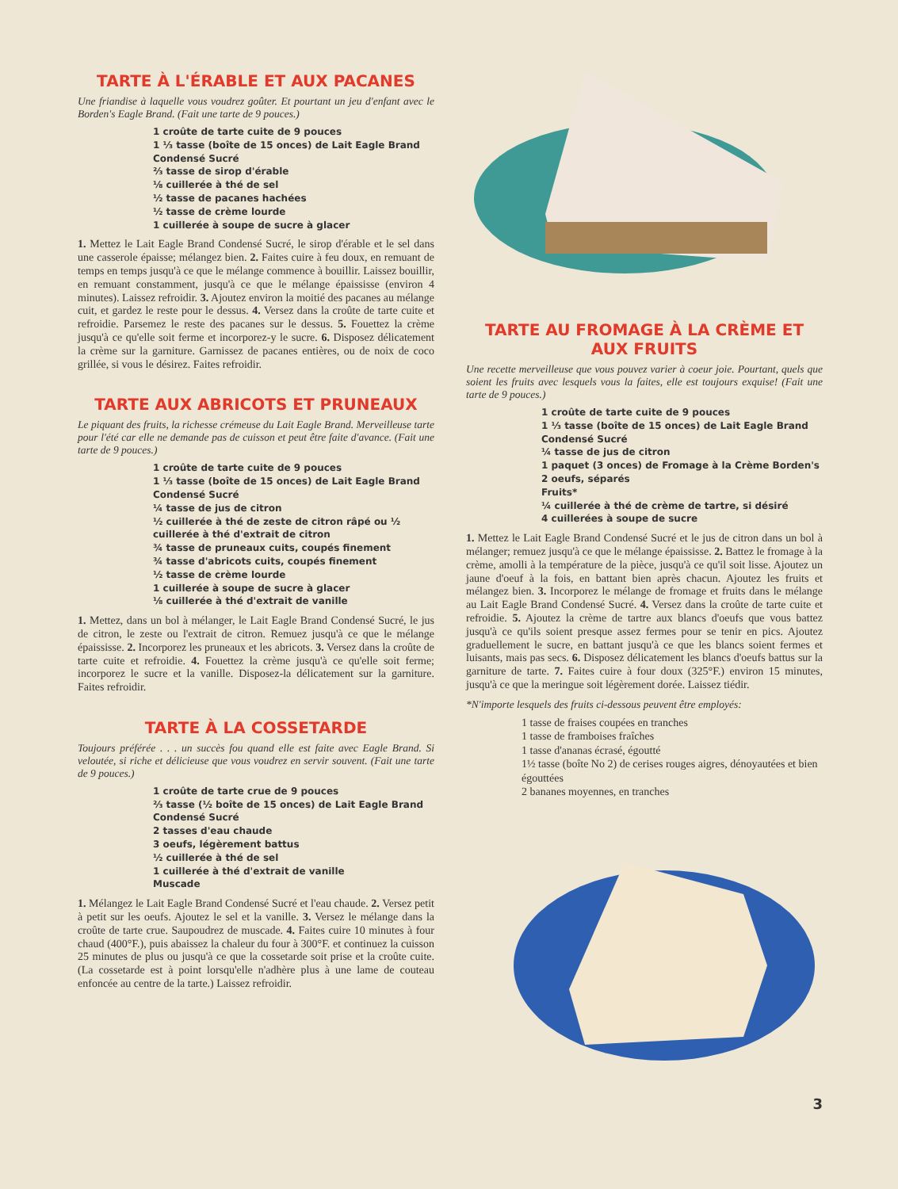TARTE À L'ÉRABLE ET AUX PACANES
Une friandise à laquelle vous voudrez goûter. Et pourtant un jeu d'enfant avec le Borden's Eagle Brand. (Fait une tarte de 9 pouces.)
1 croûte de tarte cuite de 9 pouces
1 ⅓ tasse (boîte de 15 onces) de Lait Eagle Brand Condensé Sucré
⅔ tasse de sirop d'érable
⅛ cuillerée à thé de sel
½ tasse de pacanes hachées
½ tasse de crème lourde
1 cuillerée à soupe de sucre à glacer
1. Mettez le Lait Eagle Brand Condensé Sucré, le sirop d'érable et le sel dans une casserole épaisse; mélangez bien. 2. Faites cuire à feu doux, en remuant de temps en temps jusqu'à ce que le mélange commence à bouillir. Laissez bouillir, en remuant constamment, jusqu'à ce que le mélange épaississe (environ 4 minutes). Laissez refroidir. 3. Ajoutez environ la moitié des pacanes au mélange cuit, et gardez le reste pour le dessus. 4. Versez dans la croûte de tarte cuite et refroidie. Parsemez le reste des pacanes sur le dessus. 5. Fouettez la crème jusqu'à ce qu'elle soit ferme et incorporez-y le sucre. 6. Disposez délicatement la crème sur la garniture. Garnissez de pacanes entières, ou de noix de coco grillée, si vous le désirez. Faites refroidir.
TARTE AUX ABRICOTS ET PRUNEAUX
Le piquant des fruits, la richesse crémeuse du Lait Eagle Brand. Merveilleuse tarte pour l'été car elle ne demande pas de cuisson et peut être faite d'avance. (Fait une tarte de 9 pouces.)
1 croûte de tarte cuite de 9 pouces
1 ⅓ tasse (boîte de 15 onces) de Lait Eagle Brand Condensé Sucré
¼ tasse de jus de citron
½ cuillerée à thé de zeste de citron râpé ou ½ cuillerée à thé d'extrait de citron
¾ tasse de pruneaux cuits, coupés finement
¾ tasse d'abricots cuits, coupés finement
½ tasse de crème lourde
1 cuillerée à soupe de sucre à glacer
⅛ cuillerée à thé d'extrait de vanille
1. Mettez, dans un bol à mélanger, le Lait Eagle Brand Condensé Sucré, le jus de citron, le zeste ou l'extrait de citron. Remuez jusqu'à ce que le mélange épaississe. 2. Incorporez les pruneaux et les abricots. 3. Versez dans la croûte de tarte cuite et refroidie. 4. Fouettez la crème jusqu'à ce qu'elle soit ferme; incorporez le sucre et la vanille. Disposez-la délicatement sur la garniture. Faites refroidir.
TARTE À LA COSSETARDE
Toujours préférée . . . un succès fou quand elle est faite avec Eagle Brand. Si veloutée, si riche et délicieuse que vous voudrez en servir souvent. (Fait une tarte de 9 pouces.)
1 croûte de tarte crue de 9 pouces
⅔ tasse (½ boîte de 15 onces) de Lait Eagle Brand Condensé Sucré
2 tasses d'eau chaude
3 oeufs, légèrement battus
½ cuillerée à thé de sel
1 cuillerée à thé d'extrait de vanille
Muscade
1. Mélangez le Lait Eagle Brand Condensé Sucré et l'eau chaude. 2. Versez petit à petit sur les oeufs. Ajoutez le sel et la vanille. 3. Versez le mélange dans la croûte de tarte crue. Saupoudrez de muscade. 4. Faites cuire 10 minutes à four chaud (400°F.), puis abaissez la chaleur du four à 300°F. et continuez la cuisson 25 minutes de plus ou jusqu'à ce que la cossetarde soit prise et la croûte cuite. (La cossetarde est à point lorsqu'elle n'adhère plus à une lame de couteau enfoncée au centre de la tarte.) Laissez refroidir.
TARTE AU FROMAGE À LA CRÈME ET AUX FRUITS
Une recette merveilleuse que vous pouvez varier à coeur joie. Pourtant, quels que soient les fruits avec lesquels vous la faites, elle est toujours exquise! (Fait une tarte de 9 pouces.)
1 croûte de tarte cuite de 9 pouces
1 ⅓ tasse (boîte de 15 onces) de Lait Eagle Brand Condensé Sucré
¼ tasse de jus de citron
1 paquet (3 onces) de Fromage à la Crème Borden's
2 oeufs, séparés
Fruits*
¼ cuillerée à thé de crème de tartre, si désiré
4 cuillerées à soupe de sucre
1. Mettez le Lait Eagle Brand Condensé Sucré et le jus de citron dans un bol à mélanger; remuez jusqu'à ce que le mélange épaississe. 2. Battez le fromage à la crème, amolli à la température de la pièce, jusqu'à ce qu'il soit lisse. Ajoutez un jaune d'oeuf à la fois, en battant bien après chacun. Ajoutez les fruits et mélangez bien. 3. Incorporez le mélange de fromage et fruits dans le mélange au Lait Eagle Brand Condensé Sucré. 4. Versez dans la croûte de tarte cuite et refroidie. 5. Ajoutez la crème de tartre aux blancs d'oeufs que vous battez jusqu'à ce qu'ils soient presque assez fermes pour se tenir en pics. Ajoutez graduellement le sucre, en battant jusqu'à ce que les blancs soient fermes et luisants, mais pas secs. 6. Disposez délicatement les blancs d'oeufs battus sur la garniture de tarte. 7. Faites cuire à four doux (325°F.) environ 15 minutes, jusqu'à ce que la meringue soit légèrement dorée. Laissez tiédir.
*N'importe lesquels des fruits ci-dessous peuvent être employés:
1 tasse de fraises coupées en tranches
1 tasse de framboises fraîches
1 tasse d'ananas écrasé, égoutté
1½ tasse (boîte No 2) de cerises rouges aigres, dénoyautées et bien égouttées
2 bananes moyennes, en tranches
3